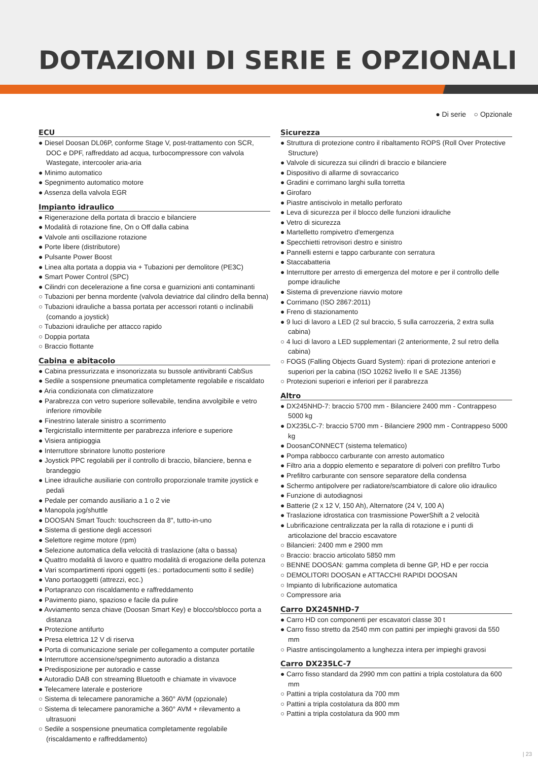DOTAZIONI DI SERIE E OPZIONALI
● Di serie ○ Opzionale
ECU
● Diesel Doosan DL06P, conforme Stage V, post-trattamento con SCR, DOC e DPF, raffreddato ad acqua, turbocompressore con valvola Wastegate, intercooler aria-aria
● Minimo automatico
● Spegnimento automatico motore
● Assenza della valvola EGR
Impianto idraulico
● Rigenerazione della portata di braccio e bilanciere
● Modalità di rotazione fine, On o Off dalla cabina
● Valvole anti oscillazione rotazione
● Porte libere (distributore)
● Pulsante Power Boost
● Linea alta portata a doppia via + Tubazioni per demolitore (PE3C)
● Smart Power Control (SPC)
● Cilindri con decelerazione a fine corsa e guarnizioni anti contaminanti
○ Tubazioni per benna mordente (valvola deviatrice dal cilindro della benna)
○ Tubazioni idrauliche a bassa portata per accessori rotanti o inclinabili (comando a joystick)
○ Tubazioni idrauliche per attacco rapido
○ Doppia portata
○ Braccio flottante
Cabina e abitacolo
● Cabina pressurizzata e insonorizzata su bussole antivibranti CabSus
● Sedile a sospensione pneumatica completamente regolabile e riscaldato
● Aria condizionata con climatizzatore
● Parabrezza con vetro superiore sollevabile, tendina avvolgibile e vetro inferiore rimovibile
● Finestrino laterale sinistro a scorrimento
● Tergicristallo intermittente per parabrezza inferiore e superiore
● Visiera antipioggia
● Interruttore sbrinatore lunotto posteriore
● Joystick PPC regolabili per il controllo di braccio, bilanciere, benna e brandeggio
● Linee idrauliche ausiliarie con controllo proporzionale tramite joystick e pedali
● Pedale per comando ausiliario a 1 o 2 vie
● Manopola jog/shuttle
● DOOSAN Smart Touch: touchscreen da 8", tutto-in-uno
● Sistema di gestione degli accessori
● Selettore regime motore (rpm)
● Selezione automatica della velocità di traslazione (alta o bassa)
● Quattro modalità di lavoro e quattro modalità di erogazione della potenza
● Vari scompartimenti riponi oggetti (es.: portadocumenti sotto il sedile)
● Vano portaoggetti (attrezzi, ecc.)
● Portapranzo con riscaldamento e raffreddamento
● Pavimento piano, spazioso e facile da pulire
● Avviamento senza chiave (Doosan Smart Key) e blocco/sblocco porta a distanza
● Protezione antifurto
● Presa elettrica 12 V di riserva
● Porta di comunicazione seriale per collegamento a computer portatile
● Interruttore accensione/spegnimento autoradio a distanza
● Predisposizione per autoradio e casse
● Autoradio DAB con streaming Bluetooth e chiamate in vivavoce
● Telecamere laterale e posteriore
○ Sistema di telecamere panoramiche a 360° AVM (opzionale)
○ Sistema di telecamere panoramiche a 360° AVM + rilevamento a ultrasuoni
○ Sedile a sospensione pneumatica completamente regolabile (riscaldamento e raffreddamento)
Sicurezza
● Struttura di protezione contro il ribaltamento ROPS (Roll Over Protective Structure)
● Valvole di sicurezza sui cilindri di braccio e bilanciere
● Dispositivo di allarme di sovraccarico
● Gradini e corrimano larghi sulla torretta
● Girofaro
● Piastre antiscivolo in metallo perforato
● Leva di sicurezza per il blocco delle funzioni idrauliche
● Vetro di sicurezza
● Martelletto rompivetro d'emergenza
● Specchietti retrovisori destro e sinistro
● Pannelli esterni e tappo carburante con serratura
● Staccabatteria
● Interruttore per arresto di emergenza del motore e per il controllo delle pompe idrauliche
● Sistema di prevenzione riavvio motore
● Corrimano (ISO 2867:2011)
● Freno di stazionamento
● 9 luci di lavoro a LED (2 sul braccio, 5 sulla carrozzeria, 2 extra sulla cabina)
○ 4 luci di lavoro a LED supplementari (2 anteriormente, 2 sul retro della cabina)
○ FOGS (Falling Objects Guard System): ripari di protezione anteriori e superiori per la cabina (ISO 10262 livello II e SAE J1356)
○ Protezioni superiori e inferiori per il parabrezza
Altro
● DX245NHD-7: braccio 5700 mm - Bilanciere 2400 mm - Contrappeso 5000 kg
● DX235LC-7: braccio 5700 mm - Bilanciere 2900 mm - Contrappeso 5000 kg
● DoosanCONNECT (sistema telematico)
● Pompa rabbocco carburante con arresto automatico
● Filtro aria a doppio elemento e separatore di polveri con prefiltro Turbo
● Prefiltro carburante con sensore separatore della condensa
● Schermo antipolvere per radiatore/scambiatore di calore olio idraulico
● Funzione di autodiagnosi
● Batterie (2 x 12 V, 150 Ah), Alternatore (24 V, 100 A)
● Traslazione idrostatica con trasmissione PowerShift a 2 velocità
● Lubrificazione centralizzata per la ralla di rotazione e i punti di articolazione del braccio escavatore
○ Bilancieri: 2400 mm e 2900 mm
○ Braccio: braccio articolato 5850 mm
○ BENNE DOOSAN: gamma completa di benne GP, HD e per roccia
○ DEMOLITORI DOOSAN e ATTACCHI RAPIDI DOOSAN
○ Impianto di lubrificazione automatica
○ Compressore aria
Carro DX245NHD-7
● Carro HD con componenti per escavatori classe 30 t
● Carro fisso stretto da 2540 mm con pattini per impieghi gravosi da 550 mm
○ Piastre antiscingolamento a lunghezza intera per impieghi gravosi
Carro DX235LC-7
● Carro fisso standard da 2990 mm con pattini a tripla costolatura da 600 mm
○ Pattini a tripla costolatura da 700 mm
○ Pattini a tripla costolatura da 800 mm
○ Pattini a tripla costolatura da 900 mm
| 23